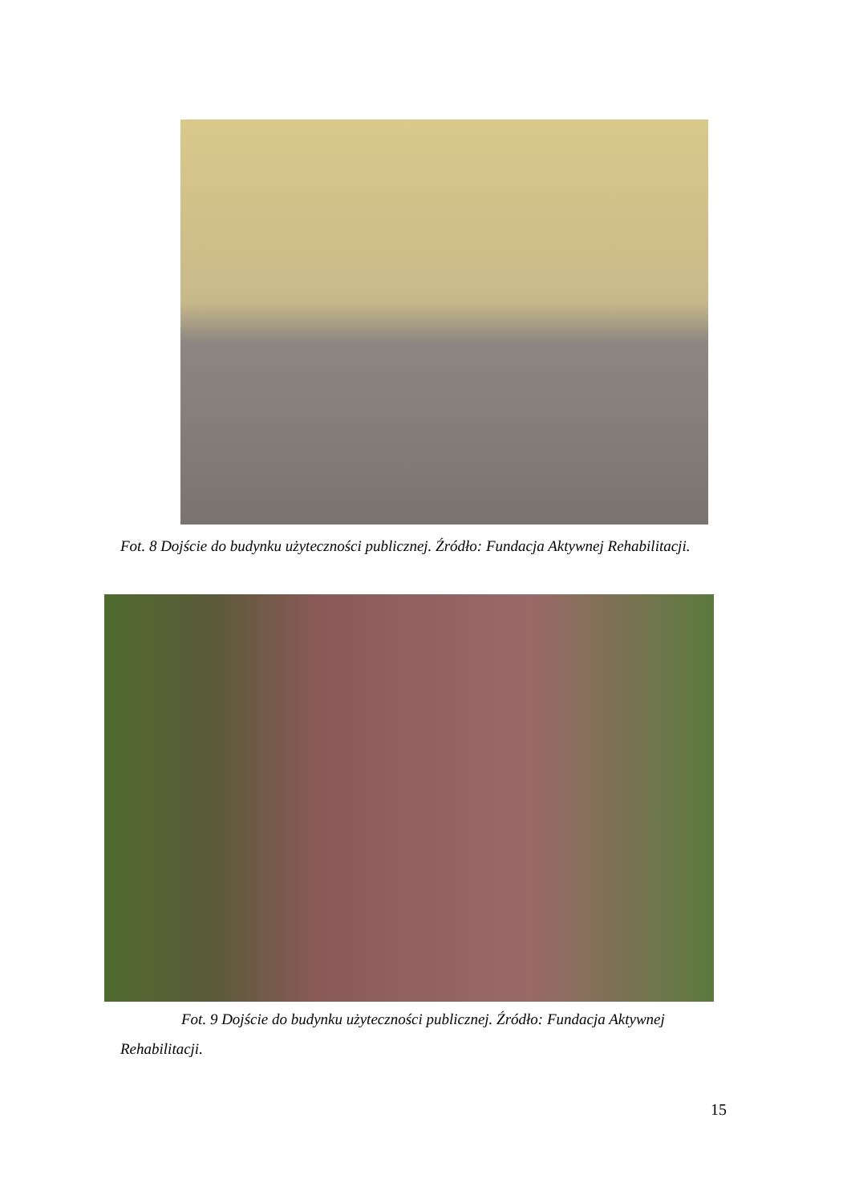Fot. 8 Dojście do budynku użyteczności publicznej. Źródło: Fundacja Aktywnej Rehabilitacji.
Fot. 9 Dojście do budynku użyteczności publicznej. Źródło: Fundacja Aktywnej
Rehabilitacji.
15